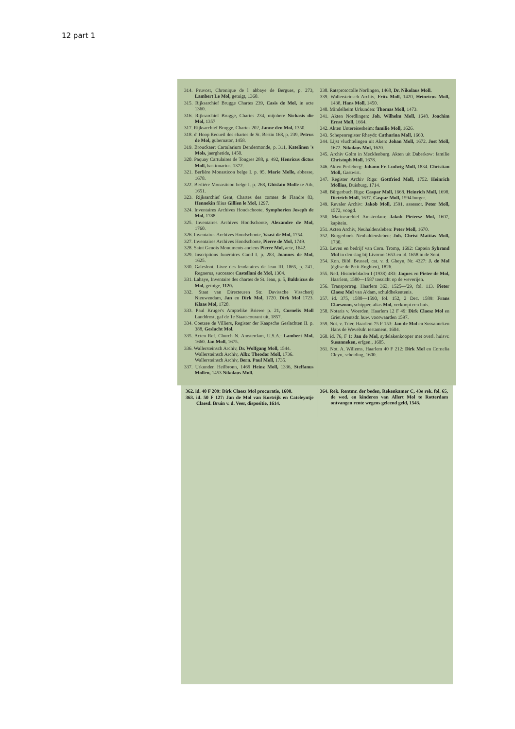12 part 1
314. Pruvost, Chronique de l' abbaye de Bergues, p. 273, Lambert Le Mol, getuigt, 1360.
315. Rijksarchief Brugge Chartes 239, Casis de Mol, in acte 1360.
316. Rijksarchief Brugge, Chartes 234, mijnhere Nichasis die Mol, 1357
317. Rijksarchief Brugge, Chartes 202, Janne den Mol, 1350.
318. d' Hoop Recueil des chartes de St. Bertin 168, p. 239, Petrus de Mol, gubernator, 1458.
319. Brouckaert Cartularium Dendermonde, p. 311, Katelinen 's Mols, jaerghetide, 1450.
320. Paquay Cartulaires de Tongres 288, p. 492, Henricus dictus Moll, bastionarius, 1372.
321. Berlière Monasticon belge I. p. 95, Marie Molle, abbesse, 1678.
322. Berlière Monasticon belge I. p. 268, Ghislain Molle te Ath, 1651.
323. Rijksarchief Gent, Chartes des comtes de Flandre 83, Hennekin filius Gillien le Mol, 1297.
324. Inventaires Archives Hondschoote, Symphorien Joseph de Mol, 1788.
325. Inventaires Archives Hondschoote, Alexandre de Mol, 1760.
326. Inventaires Archives Hondschoote, Vaast de Mol, 1754.
327. Inventaires Archives Hondschoote, Pierre de Mol, 1749.
328. Saint Genois Monuments anciens Pierre Mol, acte, 1642.
329. Inscriptions funéraires Gand I. p. 283, Joannes de Mol, 1625.
330. Galesloot, Livre des feudataires de Jean III. 1865, p. 241, Regnerus, successor Castellani de Mol, 1304.
331. Lahaye, Inventaire des chartes de St. Jean, p. 5, Baldricus de Mol, getuige, 1120.
332. Staat van Directeuren Str. Davissche Visscherij Nieuwendam, Jan en Dirk Mol, 1720. Dirk Mol 1723. Klaas Mol, 1728.
333. Paul Kruger's Amptelike Briewe p. 21, Cornelis Moll Landdrost, gaf de 1e Staatscourant uit, 1857.
334. Coetzee de Villiers, Register der Kaapsche Geslachten II. p. 388, Geslacht Mol.
335. Acten Ref. Church N. Amsterdam, U.S.A.: Lambert Mol, 1660. Jan Moll, 1675.
336. Wallersteinsch Archiv, Dr. Wolfgang Moll, 1544.
Wallersteinsch Archiv, Albr. Theodor Moll, 1736.
Wallersteinsch Archiv, Bern. Paul Moll, 1735.
337. Urkunden Heilbronn, 1469 Heinz Moll, 1336, Steffanus Mollen, 1453 Nikolaus Moll.
338. Ratsprotocolle Norlingen, 1468, Dr. Nikolaus Moll.
339. Wallersteinsch Archiv, Fritz Moll, 1420, Heinricus Moll, 1438, Hans Moll, 1450.
340. Mindelheim Urkunden: Thomas Moll, 1473.
341. Akten Nordlingen: Joh. Wilhelm Moll, 1648. Joachim Ernst Moll, 1664.
342. Akten Untereisesheim: familie Moll, 1626.
343. Schepenregister Rheydt: Catharina Moll, 1660.
344. Lijst vluchtelingen uit Aken: Johan Moll, 1672. Jost Moll, 1672. Nikolaus Mol, 1620.
345. Archiv Golm in Mecklenburg. Akten uit Daberkow: familie Christoph Moll, 1678.
346. Akten Perleberg: Johann Fr. Ludwig Moll, 1834. Christian Moll, Gastwirt.
347. Register Archiv Riga: Gottfried Moll, 1752. Heinrich Mollius, Duisburg, 1714.
348. Bürgerbuch Riga: Caspar Moll, 1668. Heinrich Moll, 1698. Dietrich Moll, 1637. Caspar Moll, 1594 burger.
349. Revaler Archiv: Jakob Moll, 1591, assessor. Peter Moll, 1572, voogd.
350. Marinearchief Amsterdam: Jakob Pietersz Mol, 1607, kapitein.
351. Acten Archiv, Neuhaldensleben: Peter Moll, 1670.
352. Burgerboek Neuhaldensleben: Joh. Christ Mattias Moll, 1730.
353. Leven en bedrijf van Corn. Tromp, 1692: Captein Sybrand Mol in den slag bij Livorno 1653 en id. 1658 in de Sont.
354. Kon. Bibl. Brussel, cat. v. d. Gheyn, Nr. 4327: J. de Mol (église de Petit-Enghien), 1826.
355. Ned. Historiebladen I (1938) 483: Jaques en Pieter de Mol, Haarlem, 1580—1587 toezicht op de weverijen.
356. Transportreg. Haarlem 363, 1525—'29, fol. 113. Pieter Claesz Mol van A'dam, schuldbekentenis.
357. id. 375, 1588—1590, fol. 152, 2 Dec. 1589: Frans Claeszoon, schipper, alias Mol, verkoopt een huis.
358. Notaris v. Woerden, Haarlem 12 F 49: Dirk Claesz Mol en Griet Arentsdr. huw. voorwaarden 1597.
359. Not. v. Trier, Haarlem 75 F 153: Jan de Mol en Sussanneken Hans de Wevelsdr. testament, 1604.
360. id. 76, F 1: Jan de Mol, sydelakenkooper met overl. huisvr. Susanneken, erfgen., 1605.
361. Not. A. Willems, Haarlem 40 F 212: Dirk Mol en Cornelia Cleyn, scheiding, 1600.
362. id. 40 F 209: Dirk Claesz Mol procuratie, 1600.
363. id. 50 F 127: Jan de Mol van Kortrijk en Cateleyntje Claesd. Bruin v. d. Veer, dispositie, 1614.
364. Rek. Rentmr. der beden, Rekenkamer C, 43e rek. fol. 65, de wed. en kinderen van Allert Mol te Rotterdam ontvangen rente wegens geleend geld, 1543.